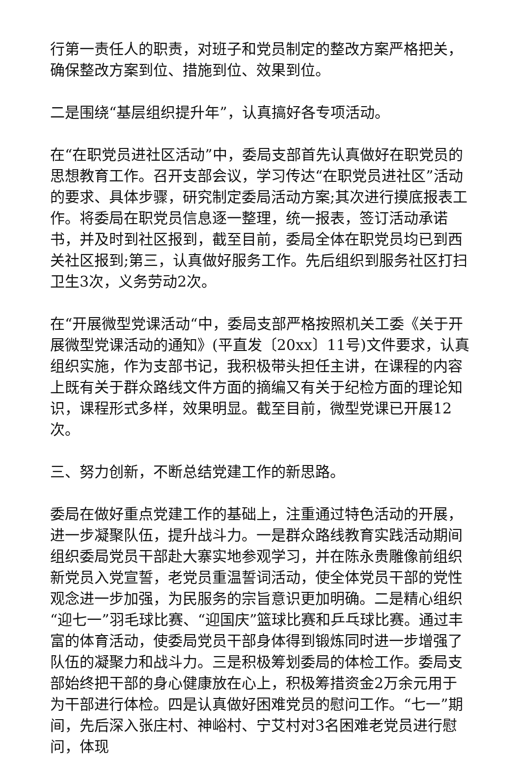行第一责任人的职责，对班子和党员制定的整改方案严格把关，确保整改方案到位、措施到位、效果到位。
二是围绕“基层组织提升年”，认真搞好各专项活动。
在“在职党员进社区活动”中，委局支部首先认真做好在职党员的思想教育工作。召开支部会议，学习传达“在职党员进社区”活动的要求、具体步骤，研究制定委局活动方案;其次进行摸底报表工作。将委局在职党员信息逐一整理，统一报表，签订活动承诺书，并及时到社区报到，截至目前，委局全体在职党员均已到西关社区报到;第三，认真做好服务工作。先后组织到服务社区打扫卫生3次，义务劳动2次。
在“开展微型党课活动“中，委局支部严格按照机关工委《关于开展微型党课活动的通知》(平直发〔20xx〕11号)文件要求，认真组织实施，作为支部书记，我积极带头担任主讲，在课程的内容上既有关于群众路线文件方面的摘编又有关于纪检方面的理论知识，课程形式多样，效果明显。截至目前，微型党课已开展12次。
三、努力创新，不断总结党建工作的新思路。
委局在做好重点党建工作的基础上，注重通过特色活动的开展，进一步凝聚队伍，提升战斗力。一是群众路线教育实践活动期间组织委局党员干部赴大寨实地参观学习，并在陈永贵雕像前组织新党员入党宣誓，老党员重温誓词活动，使全体党员干部的党性观念进一步加强，为民服务的宗旨意识更加明确。二是精心组织“迎七一”羽毛球比赛、“迎国庆”篮球比赛和乒乓球比赛。通过丰富的体育活动，使委局党员干部身体得到锻炼同时进一步增强了队伍的凝聚力和战斗力。三是积极筹划委局的体检工作。委局支部始终把干部的身心健康放在心上，积极筹措资金2万余元用于为干部进行体检。四是认真做好困难党员的慰问工作。“七一”期间，先后深入张庄村、神峪村、宁艾村对3名困难老党员进行慰问，体现